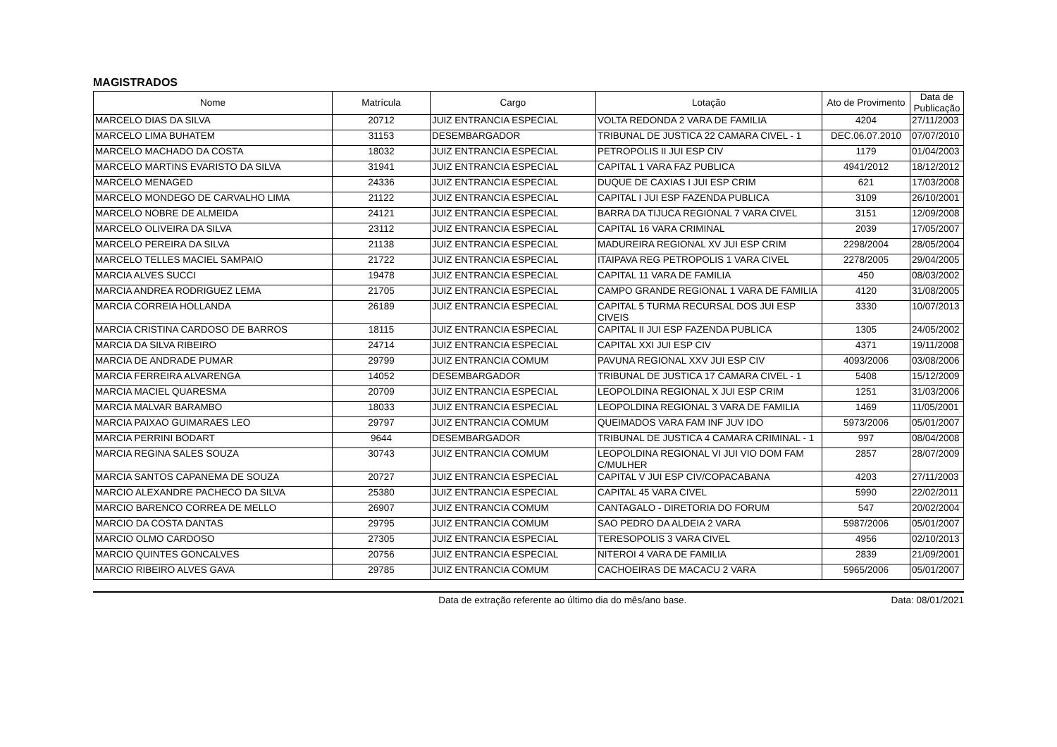MAGISTRADOS
| Nome | Matrícula | Cargo | Lotação | Ato de Provimento | Data de Publicação |
| --- | --- | --- | --- | --- | --- |
| MARCELO DIAS DA SILVA | 20712 | JUIZ ENTRANCIA ESPECIAL | VOLTA REDONDA 2 VARA DE FAMILIA | 4204 | 27/11/2003 |
| MARCELO LIMA BUHATEM | 31153 | DESEMBARGADOR | TRIBUNAL DE JUSTICA 22 CAMARA CIVEL - 1 | DEC.06.07.2010 | 07/07/2010 |
| MARCELO MACHADO DA COSTA | 18032 | JUIZ ENTRANCIA ESPECIAL | PETROPOLIS II JUI ESP CIV | 1179 | 01/04/2003 |
| MARCELO MARTINS EVARISTO DA SILVA | 31941 | JUIZ ENTRANCIA ESPECIAL | CAPITAL 1 VARA FAZ PUBLICA | 4941/2012 | 18/12/2012 |
| MARCELO MENAGED | 24336 | JUIZ ENTRANCIA ESPECIAL | DUQUE DE CAXIAS I JUI ESP CRIM | 621 | 17/03/2008 |
| MARCELO MONDEGO DE CARVALHO LIMA | 21122 | JUIZ ENTRANCIA ESPECIAL | CAPITAL I JUI ESP FAZENDA PUBLICA | 3109 | 26/10/2001 |
| MARCELO NOBRE DE ALMEIDA | 24121 | JUIZ ENTRANCIA ESPECIAL | BARRA DA TIJUCA REGIONAL 7 VARA CIVEL | 3151 | 12/09/2008 |
| MARCELO OLIVEIRA DA SILVA | 23112 | JUIZ ENTRANCIA ESPECIAL | CAPITAL 16 VARA CRIMINAL | 2039 | 17/05/2007 |
| MARCELO PEREIRA DA SILVA | 21138 | JUIZ ENTRANCIA ESPECIAL | MADUREIRA REGIONAL XV JUI ESP CRIM | 2298/2004 | 28/05/2004 |
| MARCELO TELLES MACIEL SAMPAIO | 21722 | JUIZ ENTRANCIA ESPECIAL | ITAIPAVA REG PETROPOLIS 1 VARA CIVEL | 2278/2005 | 29/04/2005 |
| MARCIA ALVES SUCCI | 19478 | JUIZ ENTRANCIA ESPECIAL | CAPITAL 11 VARA DE FAMILIA | 450 | 08/03/2002 |
| MARCIA ANDREA RODRIGUEZ LEMA | 21705 | JUIZ ENTRANCIA ESPECIAL | CAMPO GRANDE REGIONAL 1 VARA DE FAMILIA | 4120 | 31/08/2005 |
| MARCIA CORREIA HOLLANDA | 26189 | JUIZ ENTRANCIA ESPECIAL | CAPITAL 5 TURMA RECURSAL DOS JUI ESP CIVEIS | 3330 | 10/07/2013 |
| MARCIA CRISTINA CARDOSO DE BARROS | 18115 | JUIZ ENTRANCIA ESPECIAL | CAPITAL II JUI ESP FAZENDA PUBLICA | 1305 | 24/05/2002 |
| MARCIA DA SILVA RIBEIRO | 24714 | JUIZ ENTRANCIA ESPECIAL | CAPITAL XXI JUI ESP CIV | 4371 | 19/11/2008 |
| MARCIA DE ANDRADE PUMAR | 29799 | JUIZ ENTRANCIA COMUM | PAVUNA REGIONAL XXV JUI ESP CIV | 4093/2006 | 03/08/2006 |
| MARCIA FERREIRA ALVARENGA | 14052 | DESEMBARGADOR | TRIBUNAL DE JUSTICA 17 CAMARA CIVEL - 1 | 5408 | 15/12/2009 |
| MARCIA MACIEL QUARESMA | 20709 | JUIZ ENTRANCIA ESPECIAL | LEOPOLDINA REGIONAL X JUI ESP CRIM | 1251 | 31/03/2006 |
| MARCIA MALVAR BARAMBO | 18033 | JUIZ ENTRANCIA ESPECIAL | LEOPOLDINA REGIONAL 3 VARA DE FAMILIA | 1469 | 11/05/2001 |
| MARCIA PAIXAO GUIMARAES LEO | 29797 | JUIZ ENTRANCIA COMUM | QUEIMADOS VARA FAM INF JUV IDO | 5973/2006 | 05/01/2007 |
| MARCIA PERRINI BODART | 9644 | DESEMBARGADOR | TRIBUNAL DE JUSTICA 4 CAMARA CRIMINAL - 1 | 997 | 08/04/2008 |
| MARCIA REGINA SALES SOUZA | 30743 | JUIZ ENTRANCIA COMUM | LEOPOLDINA REGIONAL VI JUI VIO DOM FAM C/MULHER | 2857 | 28/07/2009 |
| MARCIA SANTOS CAPANEMA DE SOUZA | 20727 | JUIZ ENTRANCIA ESPECIAL | CAPITAL V JUI ESP CIV/COPACABANA | 4203 | 27/11/2003 |
| MARCIO ALEXANDRE PACHECO DA SILVA | 25380 | JUIZ ENTRANCIA ESPECIAL | CAPITAL 45 VARA CIVEL | 5990 | 22/02/2011 |
| MARCIO BARENCO CORREA DE MELLO | 26907 | JUIZ ENTRANCIA COMUM | CANTAGALO - DIRETORIA DO FORUM | 547 | 20/02/2004 |
| MARCIO DA COSTA DANTAS | 29795 | JUIZ ENTRANCIA COMUM | SAO PEDRO DA ALDEIA 2 VARA | 5987/2006 | 05/01/2007 |
| MARCIO OLMO CARDOSO | 27305 | JUIZ ENTRANCIA ESPECIAL | TERESOPOLIS 3 VARA CIVEL | 4956 | 02/10/2013 |
| MARCIO QUINTES GONCALVES | 20756 | JUIZ ENTRANCIA ESPECIAL | NITEROI 4 VARA DE FAMILIA | 2839 | 21/09/2001 |
| MARCIO RIBEIRO ALVES GAVA | 29785 | JUIZ ENTRANCIA COMUM | CACHOEIRAS DE MACACU 2 VARA | 5965/2006 | 05/01/2007 |
Data de extração referente ao último dia do mês/ano base. Data: 08/01/2021